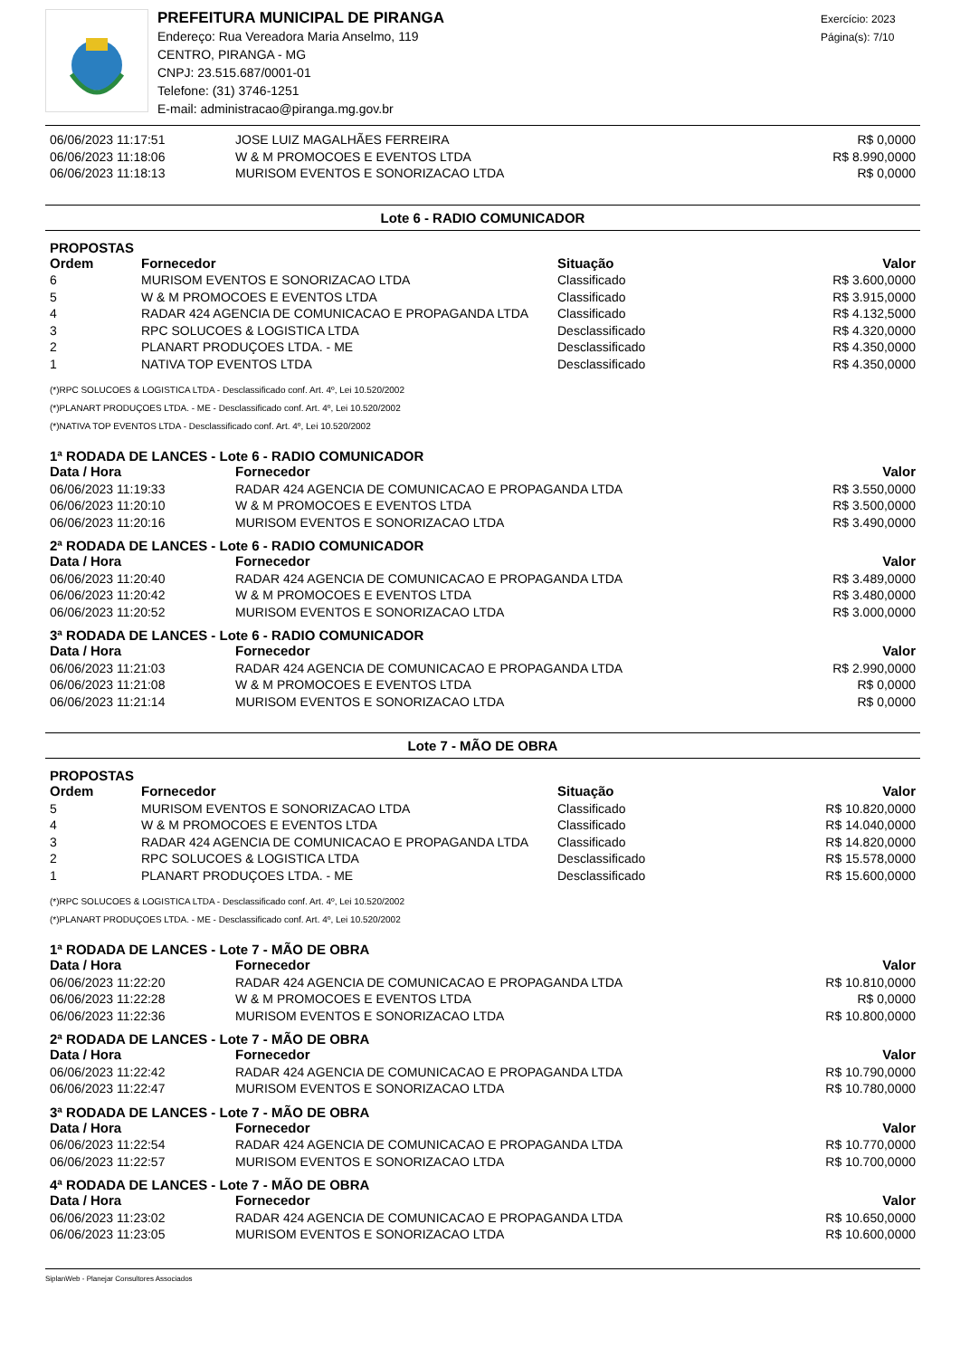PREFEITURA MUNICIPAL DE PIRANGA
Endereço: Rua Vereadora Maria Anselmo, 119
CENTRO, PIRANGA - MG
CNPJ: 23.515.687/0001-01
Telefone: (31) 3746-1251
E-mail: administracao@piranga.mg.gov.br
Exercício: 2023
Página(s): 7/10
| 06/06/2023 11:17:51 | JOSE LUIZ MAGALHÃES FERREIRA | R$ 0,0000 |
| 06/06/2023 11:18:06 | W & M PROMOCOES E EVENTOS LTDA | R$ 8.990,0000 |
| 06/06/2023 11:18:13 | MURISOM EVENTOS E SONORIZACAO LTDA | R$ 0,0000 |
Lote 6 - RADIO COMUNICADOR
PROPOSTAS
| Ordem | Fornecedor | Situação | Valor |
| --- | --- | --- | --- |
| 6 | MURISOM EVENTOS E SONORIZACAO LTDA | Classificado | R$ 3.600,0000 |
| 5 | W & M PROMOCOES E EVENTOS LTDA | Classificado | R$ 3.915,0000 |
| 4 | RADAR 424 AGENCIA DE COMUNICACAO E PROPAGANDA LTDA | Classificado | R$ 4.132,5000 |
| 3 | RPC SOLUCOES & LOGISTICA LTDA | Desclassificado | R$ 4.320,0000 |
| 2 | PLANART PRODUÇOES LTDA. - ME | Desclassificado | R$ 4.350,0000 |
| 1 | NATIVA TOP EVENTOS LTDA | Desclassificado | R$ 4.350,0000 |
(*)RPC SOLUCOES & LOGISTICA LTDA - Desclassificado conf. Art. 4º, Lei 10.520/2002
(*)PLANART PRODUÇOES LTDA. - ME - Desclassificado conf. Art. 4º, Lei 10.520/2002
(*)NATIVA TOP EVENTOS LTDA - Desclassificado conf. Art. 4º, Lei 10.520/2002
1ª RODADA DE LANCES - Lote 6 - RADIO COMUNICADOR
| Data / Hora | Fornecedor | Valor |
| --- | --- | --- |
| 06/06/2023 11:19:33 | RADAR 424 AGENCIA DE COMUNICACAO E PROPAGANDA LTDA | R$ 3.550,0000 |
| 06/06/2023 11:20:10 | W & M PROMOCOES E EVENTOS LTDA | R$ 3.500,0000 |
| 06/06/2023 11:20:16 | MURISOM EVENTOS E SONORIZACAO LTDA | R$ 3.490,0000 |
2ª RODADA DE LANCES - Lote 6 - RADIO COMUNICADOR
| Data / Hora | Fornecedor | Valor |
| --- | --- | --- |
| 06/06/2023 11:20:40 | RADAR 424 AGENCIA DE COMUNICACAO E PROPAGANDA LTDA | R$ 3.489,0000 |
| 06/06/2023 11:20:42 | W & M PROMOCOES E EVENTOS LTDA | R$ 3.480,0000 |
| 06/06/2023 11:20:52 | MURISOM EVENTOS E SONORIZACAO LTDA | R$ 3.000,0000 |
3ª RODADA DE LANCES - Lote 6 - RADIO COMUNICADOR
| Data / Hora | Fornecedor | Valor |
| --- | --- | --- |
| 06/06/2023 11:21:03 | RADAR 424 AGENCIA DE COMUNICACAO E PROPAGANDA LTDA | R$ 2.990,0000 |
| 06/06/2023 11:21:08 | W & M PROMOCOES E EVENTOS LTDA | R$ 0,0000 |
| 06/06/2023 11:21:14 | MURISOM EVENTOS E SONORIZACAO LTDA | R$ 0,0000 |
Lote 7 - MÃO DE OBRA
PROPOSTAS
| Ordem | Fornecedor | Situação | Valor |
| --- | --- | --- | --- |
| 5 | MURISOM EVENTOS E SONORIZACAO LTDA | Classificado | R$ 10.820,0000 |
| 4 | W & M PROMOCOES E EVENTOS LTDA | Classificado | R$ 14.040,0000 |
| 3 | RADAR 424 AGENCIA DE COMUNICACAO E PROPAGANDA LTDA | Classificado | R$ 14.820,0000 |
| 2 | RPC SOLUCOES & LOGISTICA LTDA | Desclassificado | R$ 15.578,0000 |
| 1 | PLANART PRODUÇOES LTDA. - ME | Desclassificado | R$ 15.600,0000 |
(*)RPC SOLUCOES & LOGISTICA LTDA - Desclassificado conf. Art. 4º, Lei 10.520/2002
(*)PLANART PRODUÇOES LTDA. - ME - Desclassificado conf. Art. 4º, Lei 10.520/2002
1ª RODADA DE LANCES - Lote 7 - MÃO DE OBRA
| Data / Hora | Fornecedor | Valor |
| --- | --- | --- |
| 06/06/2023 11:22:20 | RADAR 424 AGENCIA DE COMUNICACAO E PROPAGANDA LTDA | R$ 10.810,0000 |
| 06/06/2023 11:22:28 | W & M PROMOCOES E EVENTOS LTDA | R$ 0,0000 |
| 06/06/2023 11:22:36 | MURISOM EVENTOS E SONORIZACAO LTDA | R$ 10.800,0000 |
2ª RODADA DE LANCES - Lote 7 - MÃO DE OBRA
| Data / Hora | Fornecedor | Valor |
| --- | --- | --- |
| 06/06/2023 11:22:42 | RADAR 424 AGENCIA DE COMUNICACAO E PROPAGANDA LTDA | R$ 10.790,0000 |
| 06/06/2023 11:22:47 | MURISOM EVENTOS E SONORIZACAO LTDA | R$ 10.780,0000 |
3ª RODADA DE LANCES - Lote 7 - MÃO DE OBRA
| Data / Hora | Fornecedor | Valor |
| --- | --- | --- |
| 06/06/2023 11:22:54 | RADAR 424 AGENCIA DE COMUNICACAO E PROPAGANDA LTDA | R$ 10.770,0000 |
| 06/06/2023 11:22:57 | MURISOM EVENTOS E SONORIZACAO LTDA | R$ 10.700,0000 |
4ª RODADA DE LANCES - Lote 7 - MÃO DE OBRA
| Data / Hora | Fornecedor | Valor |
| --- | --- | --- |
| 06/06/2023 11:23:02 | RADAR 424 AGENCIA DE COMUNICACAO E PROPAGANDA LTDA | R$ 10.650,0000 |
| 06/06/2023 11:23:05 | MURISOM EVENTOS E SONORIZACAO LTDA | R$ 10.600,0000 |
SiplanWeb - Planejar Consultores Associados